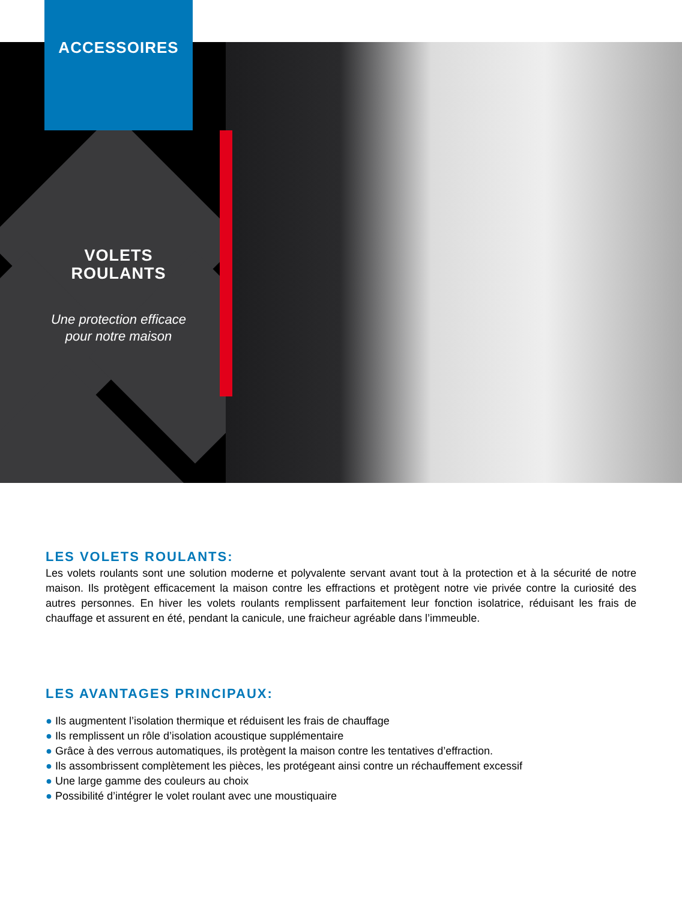ACCESSOIRES
VOLETS
ROULANTS
Une protection efficace
pour notre maison
LES VOLETS ROULANTS:
Les volets roulants sont une solution moderne et polyvalente servant avant tout à la protection et à la sécurité de notre maison. Ils protègent efficacement la maison contre les effractions et protègent notre vie privée contre la curiosité des autres personnes. En hiver les volets roulants remplissent parfaitement leur fonction isolatrice, réduisant les frais de chauffage et assurent en été, pendant la canicule, une fraicheur agréable dans l’immeuble.
LES AVANTAGES PRINCIPAUX:
● Ils augmentent l’isolation thermique et réduisent les frais de chauffage
● Ils remplissent un rôle d’isolation acoustique supplémentaire
● Grâce à des verrous automatiques, ils protègent la maison contre les tentatives d’effraction.
● Ils assombrissent complètement les pièces, les protégeant ainsi contre un réchauffement excessif
● Une large gamme des couleurs au choix
● Possibilité d’intégrer le volet roulant avec une moustiquaire